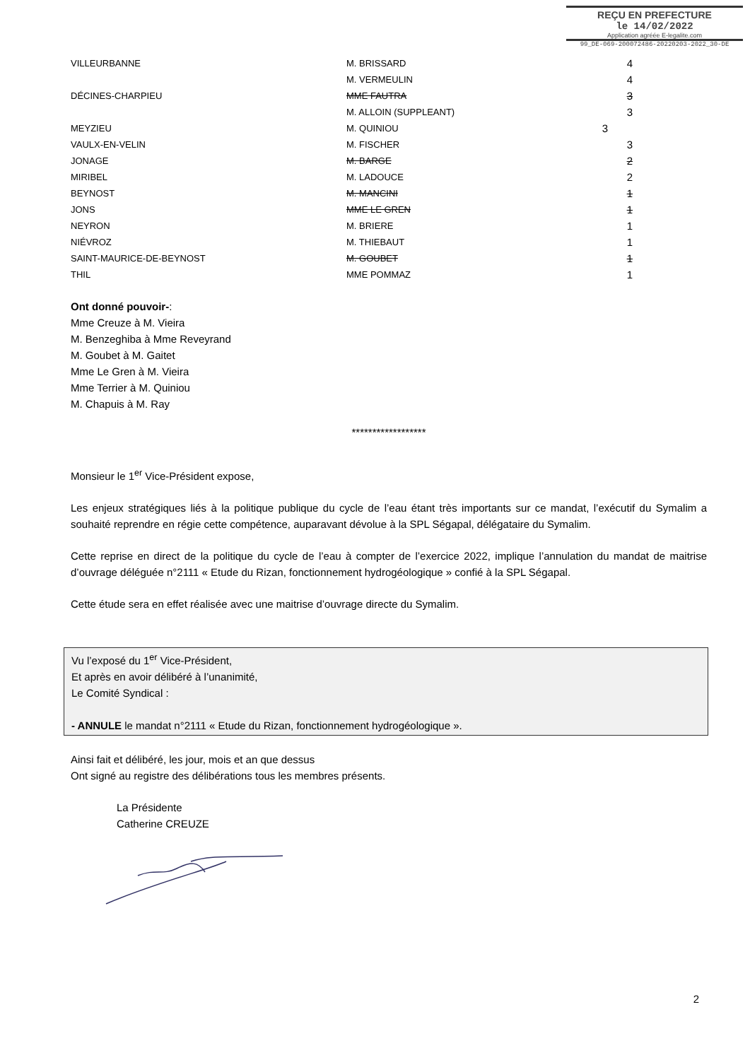REÇU EN PREFECTURE
le 14/02/2022
Application agréée E-legalite.com
99_DE-069-200072486-20220203-2022_30-DE
| VILLEURBANNE | M. BRISSARD | 4 |
| | M. VERMEULIN | 4 |
| DÉCINES-CHARPIEU | MME FAUTRA | 3 |
| | M. ALLOIN (SUPPLEANT) | 3 |
| MEYZIEU | M. QUINIOU | 3 |
| VAULX-EN-VELIN | M. FISCHER | 3 |
| JONAGE | M. BARGE | 2 |
| MIRIBEL | M. LADOUCE | 2 |
| BEYNOST | M. MANCINI | 1 |
| JONS | MME LE GREN | 1 |
| NEYRON | M. BRIERE | 1 |
| NIÉVROZ | M. THIEBAUT | 1 |
| SAINT-MAURICE-DE-BEYNOST | M. GOUBET | 1 |
| THIL | MME POMMAZ | 1 |
Ont donné pouvoir-:
Mme Creuze à M. Vieira
M. Benzeghiba à Mme Reveyrand
M. Goubet à M. Gaitet
Mme Le Gren à M. Vieira
Mme Terrier à M. Quiniou
M. Chapuis à M. Ray
******************
Monsieur le 1<sup>er</sup> Vice-Président expose,
Les enjeux stratégiques liés à la politique publique du cycle de l’eau étant très importants sur ce mandat, l’exécutif du Symalim a souhaité reprendre en régie cette compétence, auparavant dévolue à la SPL Ségapal, délégataire du Symalim.
Cette reprise en direct de la politique du cycle de l’eau à compter de l’exercice 2022, implique l’annulation du mandat de maitrise d’ouvrage déléguée n°2111 « Etude du Rizan, fonctionnement hydrogéologique » confié à la SPL Ségapal.
Cette étude sera en effet réalisée avec une maitrise d’ouvrage directe du Symalim.
Vu l’exposé du 1<sup>er</sup> Vice-Président,
Et après en avoir délibéré à l’unanimité,
Le Comité Syndical :
- ANNULE le mandat n°2111 « Etude du Rizan, fonctionnement hydrogéologique ».
Ainsi fait et délibéré, les jour, mois et an que dessus
Ont signé au registre des délibérations tous les membres présents.
La Présidente
Catherine CREUZE
2